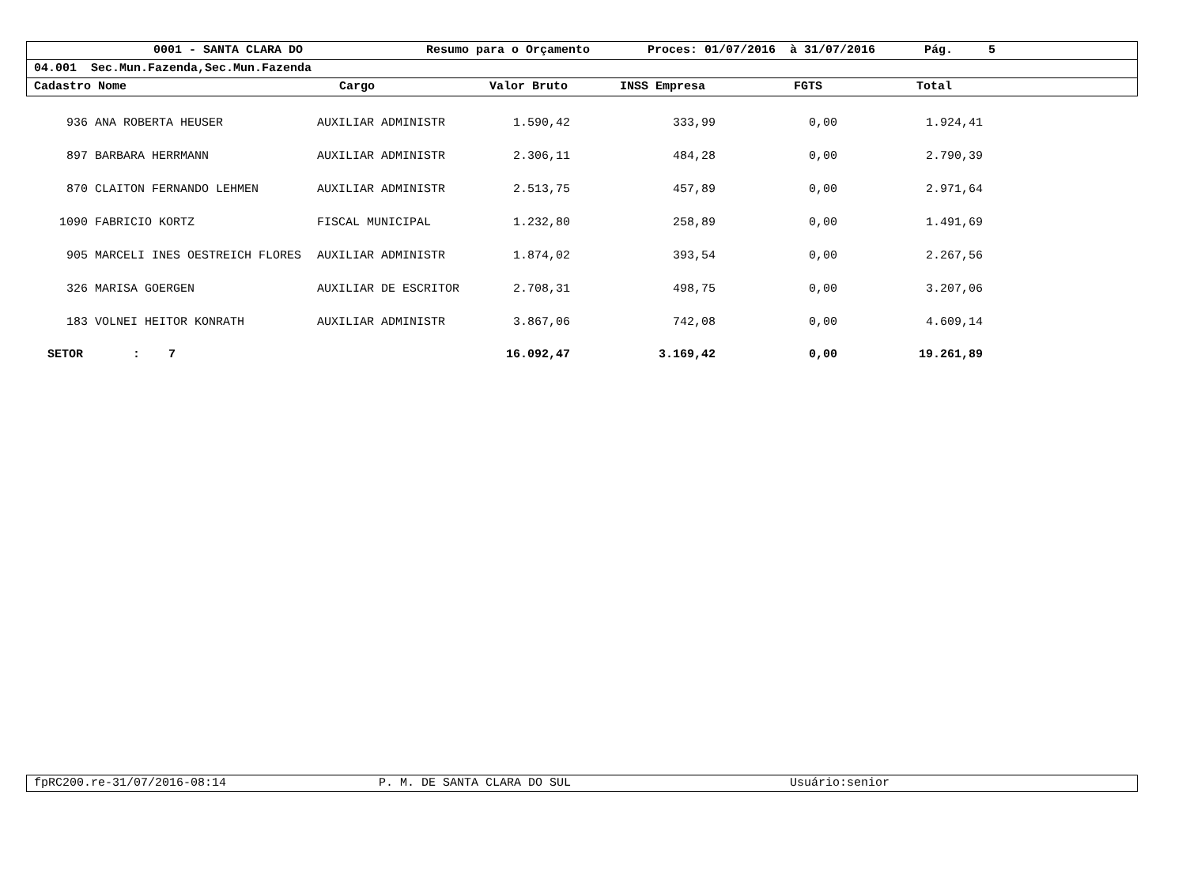0001 - SANTA CLARA DO Resumo para o Orçamento Proces: 01/07/2016 à 31/07/2016 Pág. 5
04.001 Sec.Mun.Fazenda,Sec.Mun.Fazenda
Cadastro Nome Cargo Valor Bruto INSS Empresa FGTS Total
| 936 | ANA ROBERTA HEUSER | AUXILIAR ADMINISTR | 1.590,42 | 333,99 | 0,00 | 1.924,41 | |
| 897 | BARBARA HERRMANN | AUXILIAR ADMINISTR | 2.306,11 | 484,28 | 0,00 | 2.790,39 | |
| 870 | CLAITON FERNANDO LEHMEN | AUXILIAR ADMINISTR | 2.513,75 | 457,89 | 0,00 | 2.971,64 | |
| 1090 | FABRICIO KORTZ | FISCAL MUNICIPAL | 1.232,80 | 258,89 | 0,00 | 1.491,69 | |
| 905 | MARCELI INES OESTREICH FLORES | AUXILIAR ADMINISTR | 1.874,02 | 393,54 | 0,00 | 2.267,56 | |
| 326 | MARISA GOERGEN | AUXILIAR DE ESCRITOR | 2.708,31 | 498,75 | 0,00 | 3.207,06 | |
| 183 | VOLNEI HEITOR KONRATH | AUXILIAR ADMINISTR | 3.867,06 | 742,08 | 0,00 | 4.609,14 | |
| SETOR : 7 | | | 16.092,47 | 3.169,42 | 0,00 | 19.261,89 | |
fpRC200.re-31/07/2016-08:14 P. M. DE SANTA CLARA DO SUL Usuário:senior